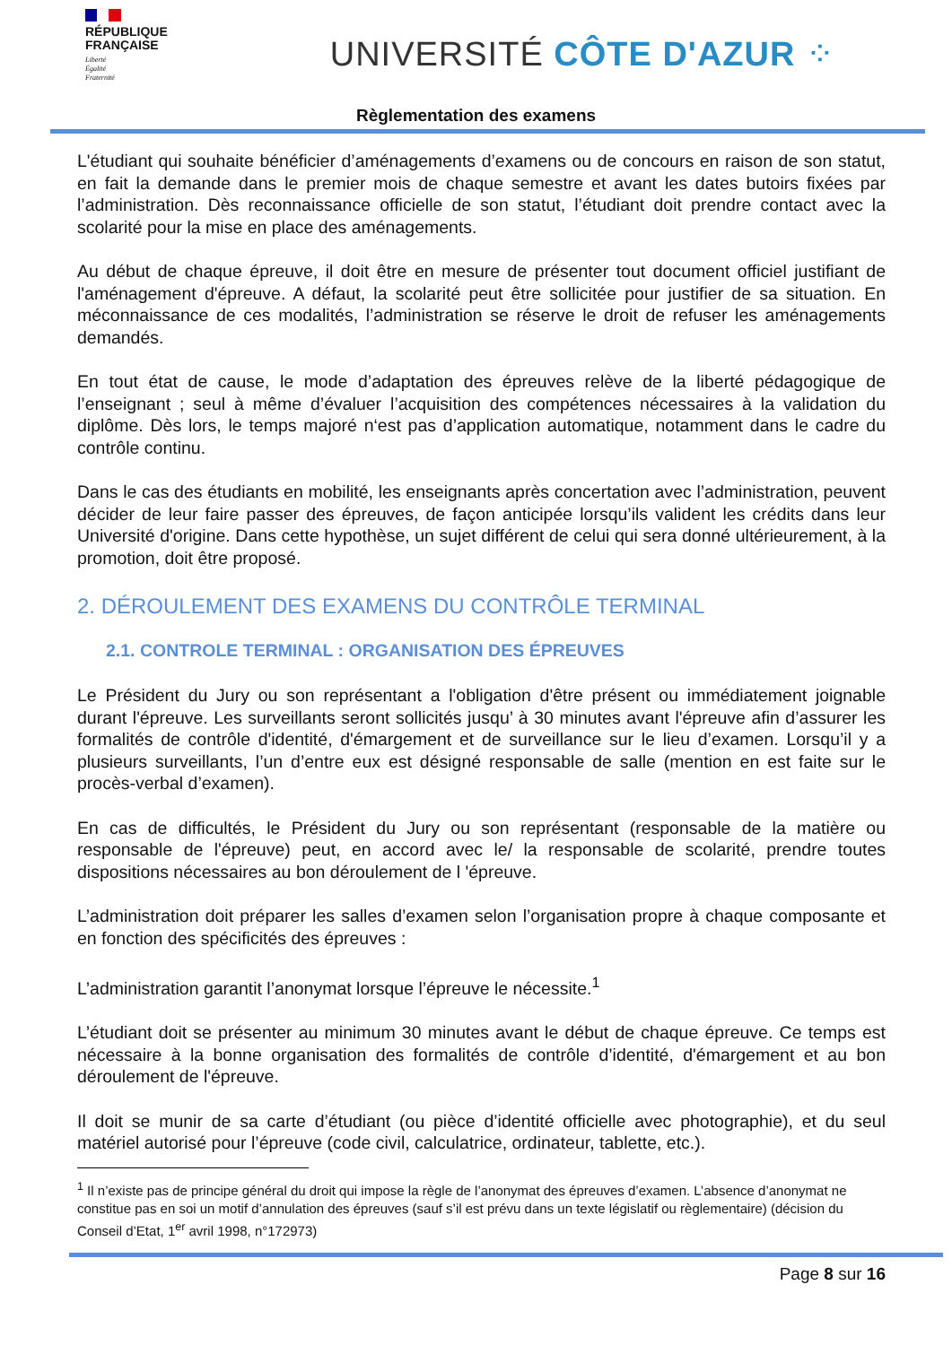RÉPUBLIQUE
FRANÇAISE
Liberté
Égalité
Fraternité
UNIVERSITÉ CÔTE D'AZUR ⁘
Règlementation des examens
L'étudiant qui souhaite bénéficier d’aménagements d’examens ou de concours en raison de son statut, en fait la demande dans le premier mois de chaque semestre et avant les dates butoirs fixées par l’administration. Dès reconnaissance officielle de son statut, l’étudiant doit prendre contact avec la scolarité pour la mise en place des aménagements.
Au début de chaque épreuve, il doit être en mesure de présenter tout document officiel justifiant de l'aménagement d'épreuve. A défaut, la scolarité peut être sollicitée pour justifier de sa situation. En méconnaissance de ces modalités, l’administration se réserve le droit de refuser les aménagements demandés.
En tout état de cause, le mode d’adaptation des épreuves relève de la liberté pédagogique de l’enseignant ; seul à même d’évaluer l’acquisition des compétences nécessaires à la validation du diplôme. Dès lors, le temps majoré n‘est pas d’application automatique, notamment dans le cadre du contrôle continu.
Dans le cas des étudiants en mobilité, les enseignants après concertation avec l’administration, peuvent décider de leur faire passer des épreuves, de façon anticipée lorsqu’ils valident les crédits dans leur Université d'origine. Dans cette hypothèse, un sujet différent de celui qui sera donné ultérieurement, à la promotion, doit être proposé.
2. DÉROULEMENT DES EXAMENS DU CONTRÔLE TERMINAL
2.1. CONTROLE TERMINAL : ORGANISATION DES ÉPREUVES
Le Président du Jury ou son représentant a l'obligation d'être présent ou immédiatement joignable durant l'épreuve. Les surveillants seront sollicités jusqu’ à 30 minutes avant l'épreuve afin d’assurer les formalités de contrôle d'identité, d'émargement et de surveillance sur le lieu d’examen. Lorsqu’il y a plusieurs surveillants, l’un d’entre eux est désigné responsable de salle (mention en est faite sur le procès-verbal d’examen).
En cas de difficultés, le Président du Jury ou son représentant (responsable de la matière ou responsable de l'épreuve) peut, en accord avec le/ la responsable de scolarité, prendre toutes dispositions nécessaires au bon déroulement de l 'épreuve.
L’administration doit préparer les salles d’examen selon l’organisation propre à chaque composante et en fonction des spécificités des épreuves :
L’administration garantit l’anonymat lorsque l’épreuve le nécessite.<sup>1</sup>
L’étudiant doit se présenter au minimum 30 minutes avant le début de chaque épreuve. Ce temps est nécessaire à la bonne organisation des formalités de contrôle d’identité, d'émargement et au bon déroulement de l'épreuve.
Il doit se munir de sa carte d’étudiant (ou pièce d’identité officielle avec photographie), et du seul matériel autorisé pour l’épreuve (code civil, calculatrice, ordinateur, tablette, etc.).
<sup>1</sup> Il n’existe pas de principe général du droit qui impose la règle de l’anonymat des épreuves d’examen. L’absence d’anonymat ne constitue pas en soi un motif d’annulation des épreuves (sauf s’il est prévu dans un texte législatif ou règlementaire) (décision du Conseil d’Etat, 1<sup>er</sup> avril 1998, n°172973)
Page 8 sur 16